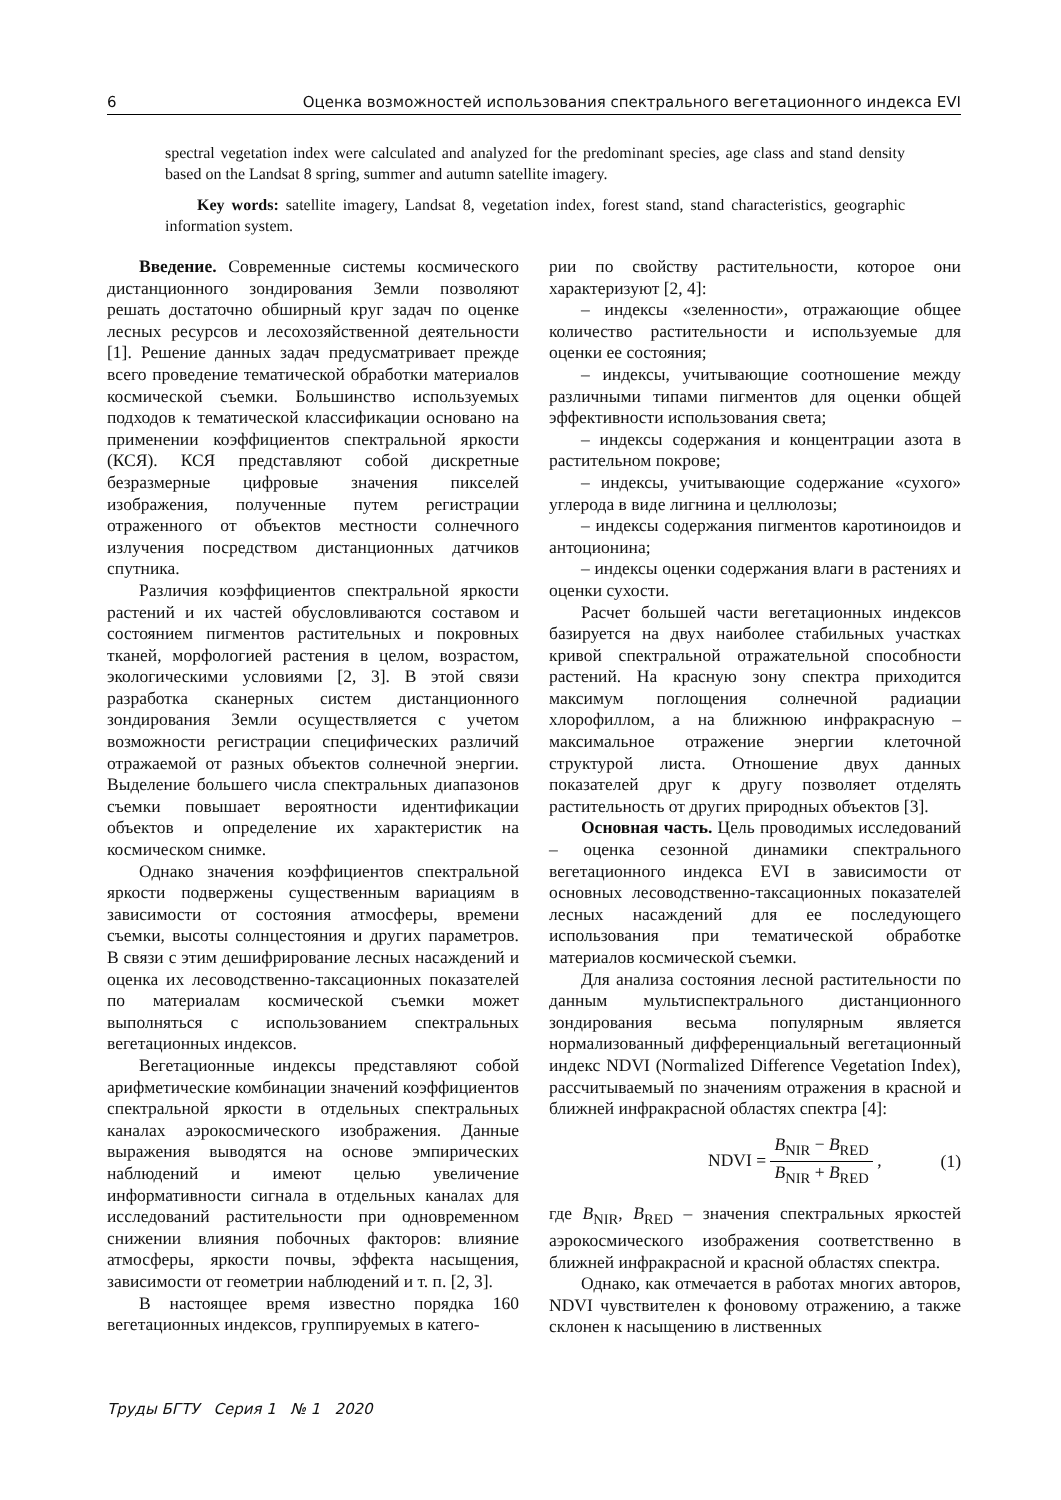6 Оценка возможностей использования спектрального вегетационного индекса EVI
spectral vegetation index were calculated and analyzed for the predominant species, age class and stand density based on the Landsat 8 spring, summer and autumn satellite imagery.
Key words: satellite imagery, Landsat 8, vegetation index, forest stand, stand characteristics, geographic information system.
Введение. Современные системы космического дистанционного зондирования Земли позволяют решать достаточно обширный круг задач по оценке лесных ресурсов и лесохозяйственной деятельности [1]. Решение данных задач предусматривает прежде всего проведение тематической обработки материалов космической съемки. Большинство используемых подходов к тематической классификации основано на применении коэффициентов спектральной яркости (КСЯ). КСЯ представляют собой дискретные безразмерные цифровые значения пикселей изображения, полученные путем регистрации отраженного от объектов местности солнечного излучения посредством дистанционных датчиков спутника.
Различия коэффициентов спектральной яркости растений и их частей обусловливаются составом и состоянием пигментов растительных и покровных тканей, морфологией растения в целом, возрастом, экологическими условиями [2, 3]. В этой связи разработка сканерных систем дистанционного зондирования Земли осуществляется с учетом возможности регистрации специфических различий отражаемой от разных объектов солнечной энергии. Выделение большего числа спектральных диапазонов съемки повышает вероятности идентификации объектов и определение их характеристик на космическом снимке.
Однако значения коэффициентов спектральной яркости подвержены существенным вариациям в зависимости от состояния атмосферы, времени съемки, высоты солнцестояния и других параметров. В связи с этим дешифрирование лесных насаждений и оценка их лесоводственно-таксационных показателей по материалам космической съемки может выполняться с использованием спектральных вегетационных индексов.
Вегетационные индексы представляют собой арифметические комбинации значений коэффициентов спектральной яркости в отдельных спектральных каналах аэрокосмического изображения. Данные выражения выводятся на основе эмпирических наблюдений и имеют целью увеличение информативности сигнала в отдельных каналах для исследований растительности при одновременном снижении влияния побочных факторов: влияние атмосферы, яркости почвы, эффекта насыщения, зависимости от геометрии наблюдений и т. п. [2, 3].
В настоящее время известно порядка 160 вегетационных индексов, группируемых в катего-
рии по свойству растительности, которое они характеризуют [2, 4]:
– индексы «зеленности», отражающие общее количество растительности и используемые для оценки ее состояния;
– индексы, учитывающие соотношение между различными типами пигментов для оценки общей эффективности использования света;
– индексы содержания и концентрации азота в растительном покрове;
– индексы, учитывающие содержание «сухого» углерода в виде лигнина и целлюлозы;
– индексы содержания пигментов каротиноидов и антоционина;
– индексы оценки содержания влаги в растениях и оценки сухости.
Расчет большей части вегетационных индексов базируется на двух наиболее стабильных участках кривой спектральной отражательной способности растений. На красную зону спектра приходится максимум поглощения солнечной радиации хлорофиллом, а на ближнюю инфракрасную – максимальное отражение энергии клеточной структурой листа. Отношение двух данных показателей друг к другу позволяет отделять растительность от других природных объектов [3].
Основная часть. Цель проводимых исследований – оценка сезонной динамики спектрального вегетационного индекса EVI в зависимости от основных лесоводственно-таксационных показателей лесных насаждений для ее последующего использования при тематической обработке материалов космической съемки.
Для анализа состояния лесной растительности по данным мультиспектрального дистанционного зондирования весьма популярным является нормализованный дифференциальный вегетационный индекс NDVI (Normalized Difference Vegetation Index), рассчитываемый по значениям отражения в красной и ближней инфракрасной областях спектра [4]:
NDVI = B<sub>NIR</sub> − B<sub>RED</sub> B<sub>NIR</sub> + B<sub>RED</sub> , (1)
где B<sub>NIR</sub>, B<sub>RED</sub> – значения спектральных яркостей аэрокосмического изображения соответственно в ближней инфракрасной и красной областях спектра.
Однако, как отмечается в работах многих авторов, NDVI чувствителен к фоновому отражению, а также склонен к насыщению в лиственных
Труды БГТУ Серия 1 № 1 2020